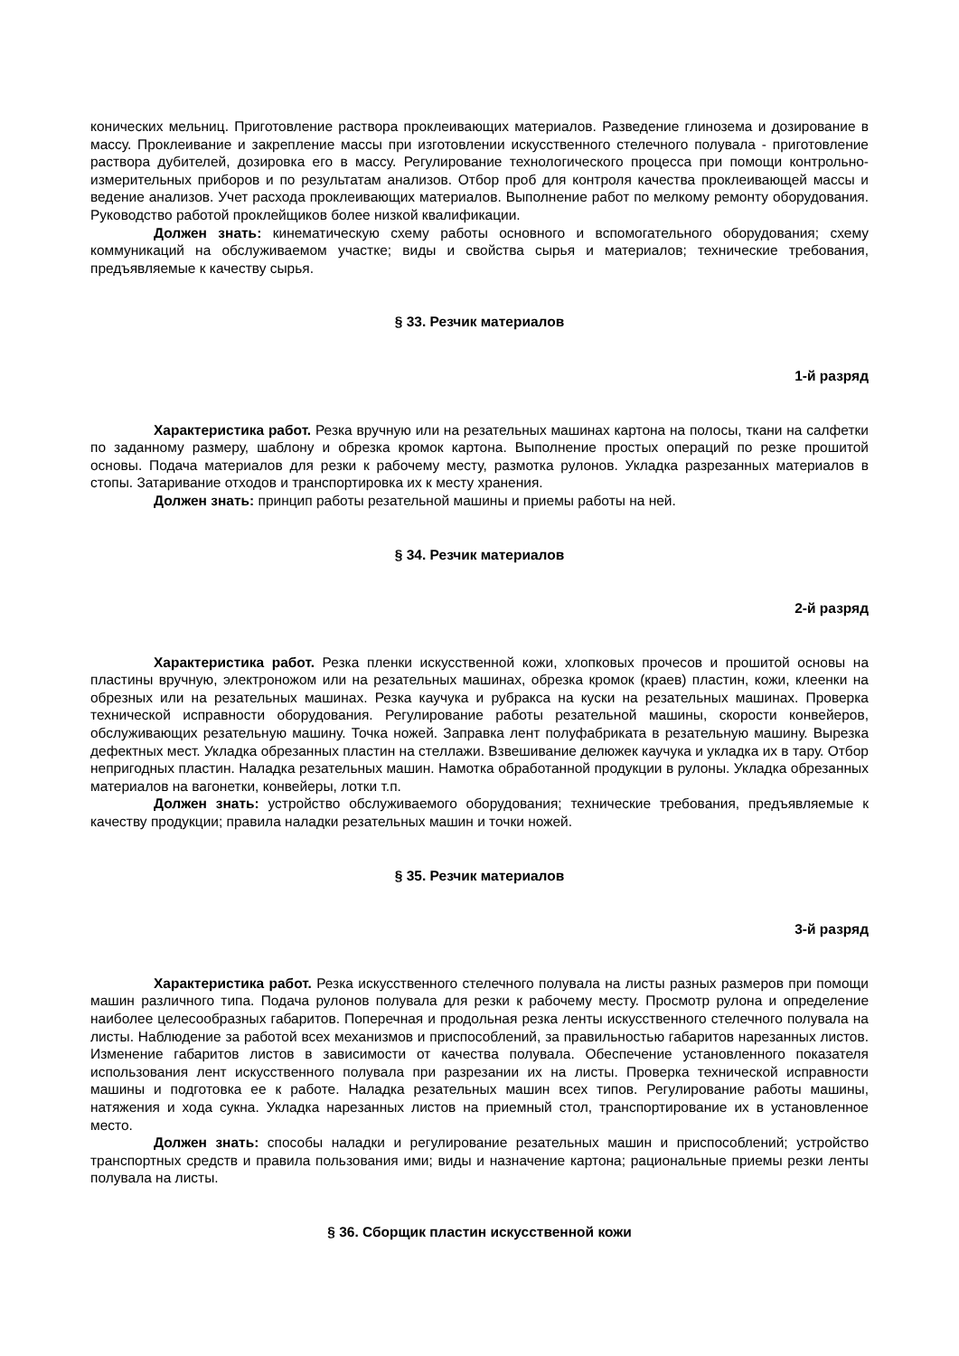конических мельниц. Приготовление раствора проклеивающих материалов. Разведение глинозема и дозирование в массу. Проклеивание и закрепление массы при изготовлении искусственного стелечного полувала - приготовление раствора дубителей, дозировка его в массу. Регулирование технологического процесса при помощи контрольно-измерительных приборов и по результатам анализов. Отбор проб для контроля качества проклеивающей массы и ведение анализов. Учет расхода проклеивающих материалов. Выполнение работ по мелкому ремонту оборудования. Руководство работой проклейщиков более низкой квалификации.
Должен знать: кинематическую схему работы основного и вспомогательного оборудования; схему коммуникаций на обслуживаемом участке; виды и свойства сырья и материалов; технические требования, предъявляемые к качеству сырья.
§ 33. Резчик материалов
1-й разряд
Характеристика работ. Резка вручную или на резательных машинах картона на полосы, ткани на салфетки по заданному размеру, шаблону и обрезка кромок картона. Выполнение простых операций по резке прошитой основы. Подача материалов для резки к рабочему месту, размотка рулонов. Укладка разрезанных материалов в стопы. Затаривание отходов и транспортировка их к месту хранения.
Должен знать: принцип работы резательной машины и приемы работы на ней.
§ 34. Резчик материалов
2-й разряд
Характеристика работ. Резка пленки искусственной кожи, хлопковых прочесов и прошитой основы на пластины вручную, электроножом или на резательных машинах, обрезка кромок (краев) пластин, кожи, клеенки на обрезных или на резательных машинах. Резка каучука и рубракса на куски на резательных машинах. Проверка технической исправности оборудования. Регулирование работы резательной машины, скорости конвейеров, обслуживающих резательную машину. Точка ножей. Заправка лент полуфабриката в резательную машину. Вырезка дефектных мест. Укладка обрезанных пластин на стеллажи. Взвешивание делюжек каучука и укладка их в тару. Отбор непригодных пластин. Наладка резательных машин. Намотка обработанной продукции в рулоны. Укладка обрезанных материалов на вагонетки, конвейеры, лотки т.п.
Должен знать: устройство обслуживаемого оборудования; технические требования, предъявляемые к качеству продукции; правила наладки резательных машин и точки ножей.
§ 35. Резчик материалов
3-й разряд
Характеристика работ. Резка искусственного стелечного полувала на листы разных размеров при помощи машин различного типа. Подача рулонов полувала для резки к рабочему месту. Просмотр рулона и определение наиболее целесообразных габаритов. Поперечная и продольная резка ленты искусственного стелечного полувала на листы. Наблюдение за работой всех механизмов и приспособлений, за правильностью габаритов нарезанных листов. Изменение габаритов листов в зависимости от качества полувала. Обеспечение установленного показателя использования лент искусственного полувала при разрезании их на листы. Проверка технической исправности машины и подготовка ее к работе. Наладка резательных машин всех типов. Регулирование работы машины, натяжения и хода сукна. Укладка нарезанных листов на приемный стол, транспортирование их в установленное место.
Должен знать: способы наладки и регулирование резательных машин и приспособлений; устройство транспортных средств и правила пользования ими; виды и назначение картона; рациональные приемы резки ленты полувала на листы.
§ 36. Сборщик пластин искусственной кожи